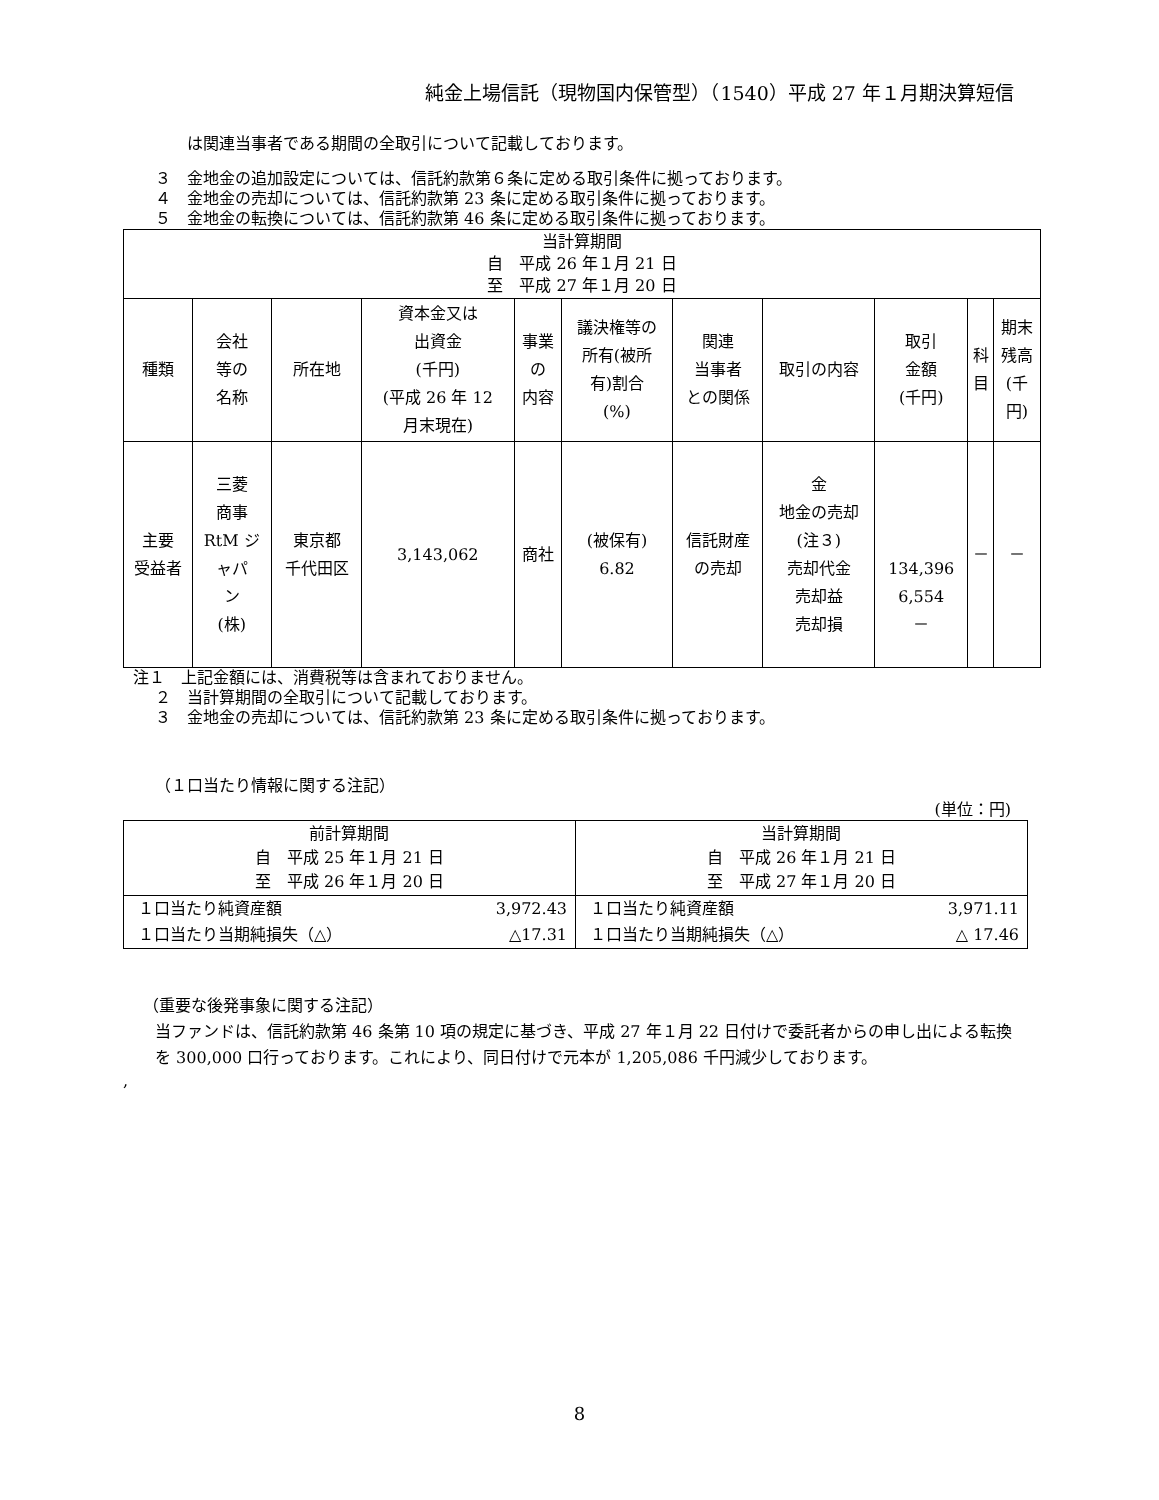純金上場信託（現物国内保管型）（1540）平成 27 年１月期決算短信
は関連当事者である期間の全取引について記載しております。
３　金地金の追加設定については、信託約款第６条に定める取引条件に拠っております。
４　金地金の売却については、信託約款第 23 条に定める取引条件に拠っております。
５　金地金の転換については、信託約款第 46 条に定める取引条件に拠っております。
| 当計算期間 自 平成 26 年１月 21 日 至 平成 27 年１月 20 日 | | | | | | | | | | |
| 種類 | 会社 等の 名称 | 所在地 | 資本金又は 出資金 (千円) (平成 26 年 12 月末現在) | 事業 の 内容 | 議決権等の 所有(被所 有)割合 (%) | 関連 当事者 との関係 | 取引の内容 | 取引 金額 (千円) | 科 目 | 期末 残高 (千 円) |
| 主要 受益者 | 三菱 商事 RtM ジ ャパ ン (株) | 東京都 千代田区 | 3,143,062 | 商社 | (被保有) 6.82 | 信託財産 の売却 | 金 地金の売却 (注３) 売却代金 売却益 売却損 | 134,396 6,554 － | － | － |
注１　上記金額には、消費税等は含まれておりません。
２　当計算期間の全取引について記載しております。
３　金地金の売却については、信託約款第 23 条に定める取引条件に拠っております。
（１口当たり情報に関する注記）
(単位：円)
| 前計算期間 自 平成 25 年１月 21 日 至 平成 26 年１月 20 日 | | 当計算期間 自 平成 26 年１月 21 日 至 平成 27 年１月 20 日 | |
| １口当たり純資産額 | 3,972.43 | １口当たり純資産額 | 3,971.11 |
| １口当たり当期純損失（△） | △17.31 | １口当たり当期純損失（△） | △ 17.46 |
（重要な後発事象に関する注記）
当ファンドは、信託約款第 46 条第 10 項の規定に基づき、平成 27 年１月 22 日付けで委託者からの申し出による転換を 300,000 口行っております。これにより、同日付けで元本が 1,205,086 千円減少しております。
,
8